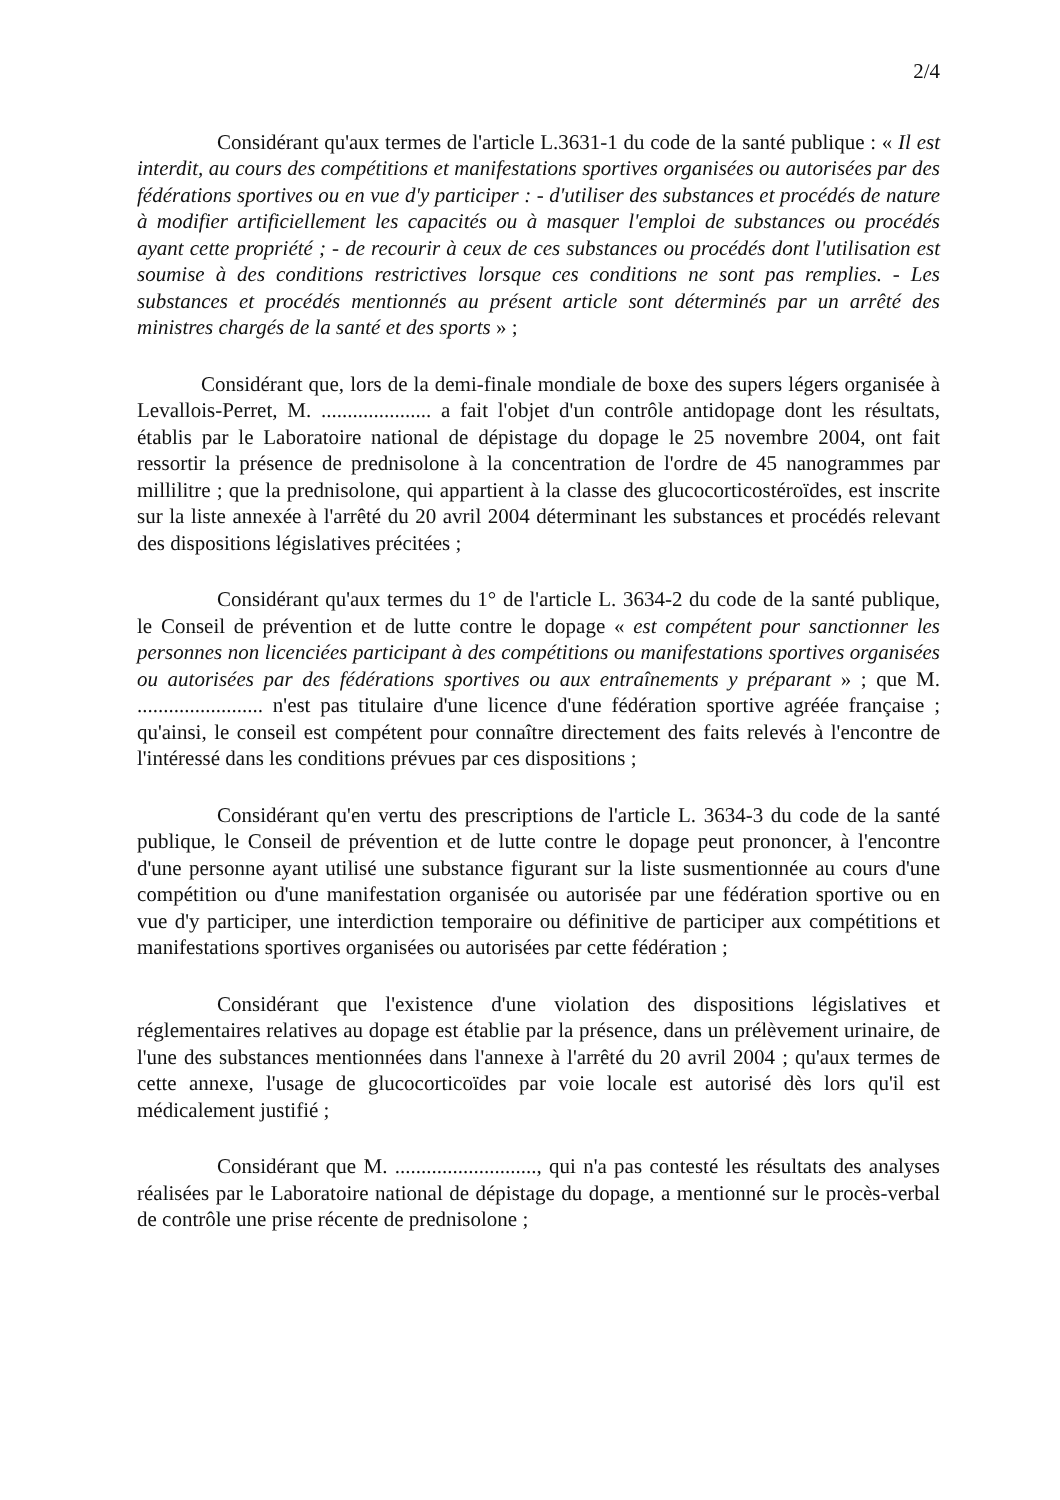2/4
Considérant qu'aux termes de l'article L.3631-1 du code de la santé publique : « Il est interdit, au cours des compétitions et manifestations sportives organisées ou autorisées par des fédérations sportives ou en vue d'y participer : - d'utiliser des substances et procédés de nature à modifier artificiellement les capacités ou à masquer l'emploi de substances ou procédés ayant cette propriété ; - de recourir à ceux de ces substances ou procédés dont l'utilisation est soumise à des conditions restrictives lorsque ces conditions ne sont pas remplies. - Les substances et procédés mentionnés au présent article sont déterminés par un arrêté des ministres chargés de la santé et des sports » ;
Considérant que, lors de la demi-finale mondiale de boxe des supers légers organisée à Levallois-Perret, M. ..................... a fait l'objet d'un contrôle antidopage dont les résultats, établis par le Laboratoire national de dépistage du dopage le 25 novembre 2004, ont fait ressortir la présence de prednisolone à la concentration de l'ordre de 45 nanogrammes par millilitre ; que la prednisolone, qui appartient à la classe des glucocorticostéroïdes, est inscrite sur la liste annexée à l'arrêté du 20 avril 2004 déterminant les substances et procédés relevant des dispositions législatives précitées ;
Considérant qu'aux termes du 1° de l'article L. 3634-2 du code de la santé publique, le Conseil de prévention et de lutte contre le dopage « est compétent pour sanctionner les personnes non licenciées participant à des compétitions ou manifestations sportives organisées ou autorisées par des fédérations sportives ou aux entraînements y préparant » ; que M. ........................ n'est pas titulaire d'une licence d'une fédération sportive agréée française ; qu'ainsi, le conseil est compétent pour connaître directement des faits relevés à l'encontre de l'intéressé dans les conditions prévues par ces dispositions ;
Considérant qu'en vertu des prescriptions de l'article L. 3634-3 du code de la santé publique, le Conseil de prévention et de lutte contre le dopage peut prononcer, à l'encontre d'une personne ayant utilisé une substance figurant sur la liste susmentionnée au cours d'une compétition ou d'une manifestation organisée ou autorisée par une fédération sportive ou en vue d'y participer, une interdiction temporaire ou définitive de participer aux compétitions et manifestations sportives organisées ou autorisées par cette fédération ;
Considérant que l'existence d'une violation des dispositions législatives et réglementaires relatives au dopage est établie par la présence, dans un prélèvement urinaire, de l'une des substances mentionnées dans l'annexe à l'arrêté du 20 avril 2004 ; qu'aux termes de cette annexe, l'usage de glucocorticoïdes par voie locale est autorisé dès lors qu'il est médicalement justifié ;
Considérant que M. ..........................., qui n'a pas contesté les résultats des analyses réalisées par le Laboratoire national de dépistage du dopage, a mentionné sur le procès-verbal de contrôle une prise récente de prednisolone ;